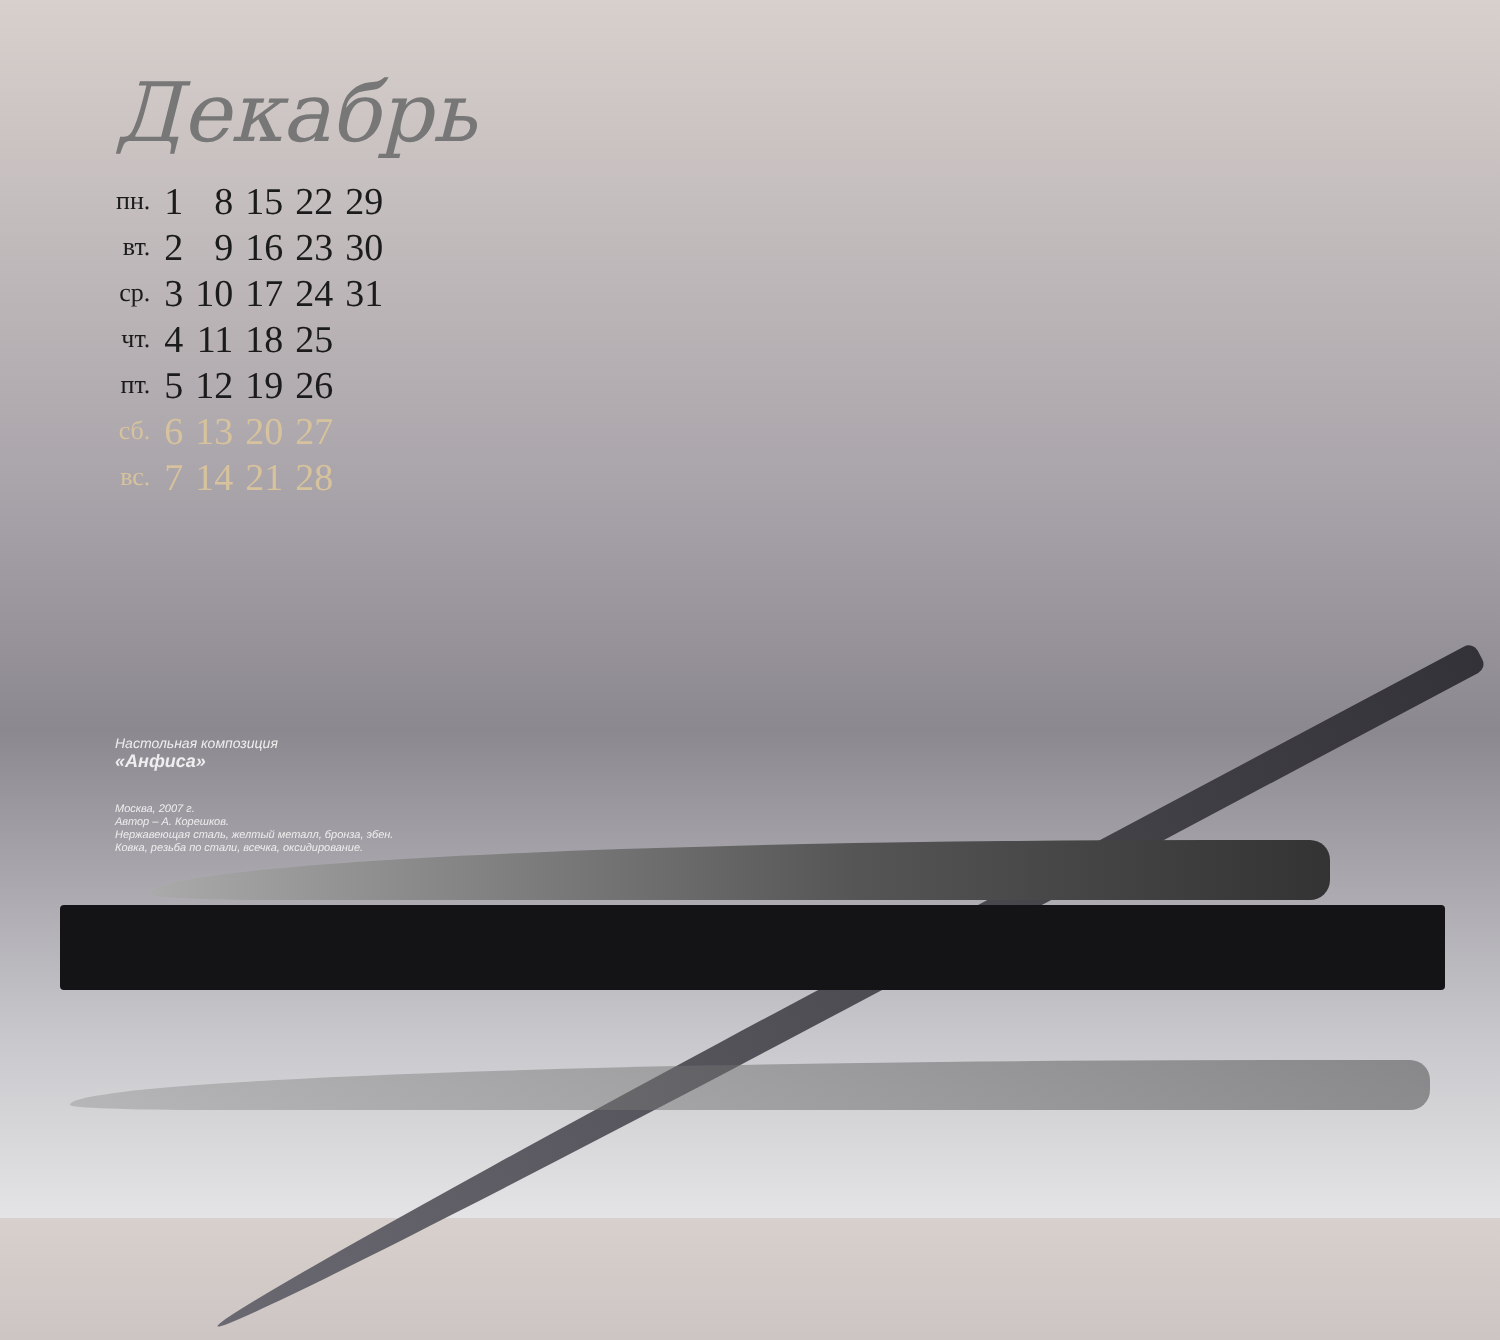Декабрь
| пн. | 1 | 8 | 15 | 22 | 29 |
| вт. | 2 | 9 | 16 | 23 | 30 |
| ср. | 3 | 10 | 17 | 24 | 31 |
| чт. | 4 | 11 | 18 | 25 | |
| пт. | 5 | 12 | 19 | 26 | |
| сб. | 6 | 13 | 20 | 27 | |
| вс. | 7 | 14 | 21 | 28 | |
Настольная композиция
«Анфиса»
Москва, 2007 г.
Автор – А. Корешков.
Нержавеющая сталь, желтый металл, бронза, эбен.
Ковка, резьба по стали, всечка, оксидирование.